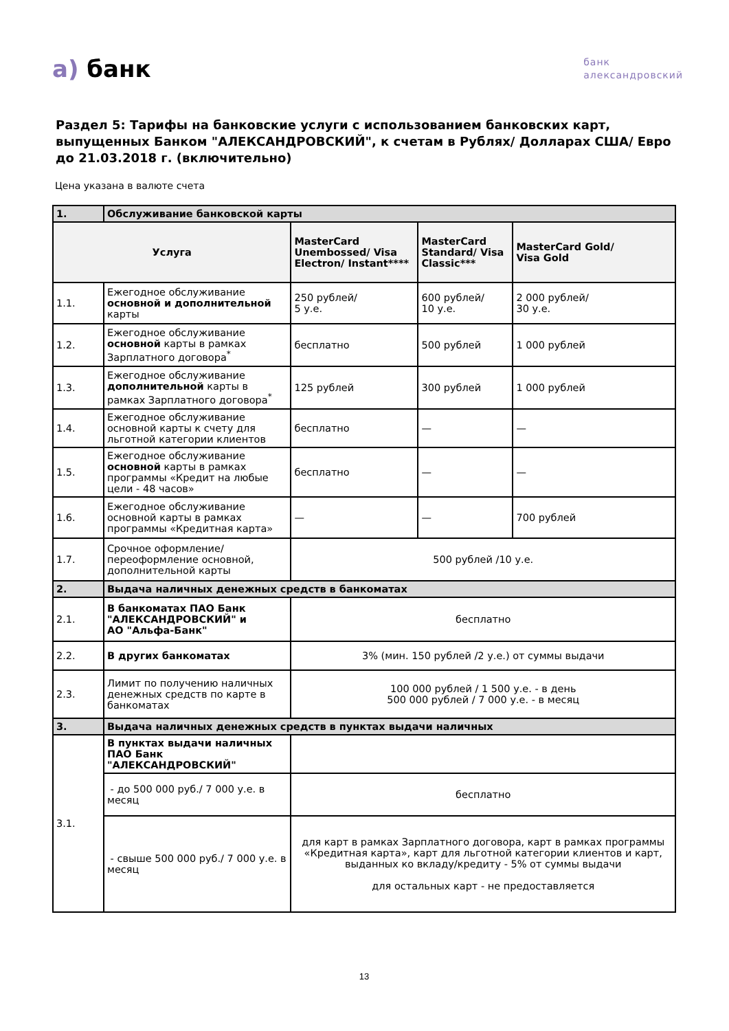а) банк
банк
александровский
Раздел 5: Тарифы на банковские услуги с использованием банковских карт, выпущенных Банком "АЛЕКСАНДРОВСКИЙ", к счетам в Рублях/ Долларах США/ Евро до 21.03.2018 г. (включительно)
Цена указана в валюте счета
| 1. | Обслуживание банковской карты | | | |
| Услуга | | MasterCard Unembossed/ Visa Electron/ Instant**** | MasterCard Standard/ Visa Classic*** | MasterCard Gold/ Visa Gold |
| 1.1. | Ежегодное обслуживание основной и дополнительной карты | 250 рублей/ 5 у.е. | 600 рублей/ 10 у.е. | 2 000 рублей/ 30 у.е. |
| 1.2. | Ежегодное обслуживание основной карты в рамках Зарплатного договора<sup>*</sup> | бесплатно | 500 рублей | 1 000 рублей |
| 1.3. | Ежегодное обслуживание дополнительной карты в рамках Зарплатного договора<sup>*</sup> | 125 рублей | 300 рублей | 1 000 рублей |
| 1.4. | Ежегодное обслуживание основной карты к счету для льготной категории клиентов | бесплатно | — | — |
| 1.5. | Ежегодное обслуживание основной карты в рамках программы «Кредит на любые цели - 48 часов» | бесплатно | — | — |
| 1.6. | Ежегодное обслуживание основной карты в рамках программы «Кредитная карта» | — | — | 700 рублей |
| 1.7. | Срочное оформление/ переоформление основной, дополнительной карты | 500 рублей /10 у.е. | | |
| 2. | Выдача наличных денежных средств в банкоматах | | | |
| 2.1. | В банкоматах ПАО Банк "АЛЕКСАНДРОВСКИЙ" и АО "Альфа-Банк" | бесплатно | | |
| 2.2. | В других банкоматах | 3% (мин. 150 рублей /2 у.е.) от суммы выдачи | | |
| 2.3. | Лимит по получению наличных денежных средств по карте в банкоматах | 100 000 рублей / 1 500 у.е. - в день 500 000 рублей / 7 000 у.е. - в месяц | | |
| 3. | Выдача наличных денежных средств в пунктах выдачи наличных | | | |
| 3.1. | В пунктах выдачи наличных ПАО Банк "АЛЕКСАНДРОВСКИЙ" | | | |
| | - до 500 000 руб./ 7 000 у.е. в месяц | бесплатно | | |
| | - свыше 500 000 руб./ 7 000 у.е. в месяц | для карт в рамках Зарплатного договора, карт в рамках программы «Кредитная карта», карт для льготной категории клиентов и карт, выданных ко вкладу/кредиту - 5% от суммы выдачи для остальных карт - не предоставляется | | |
13